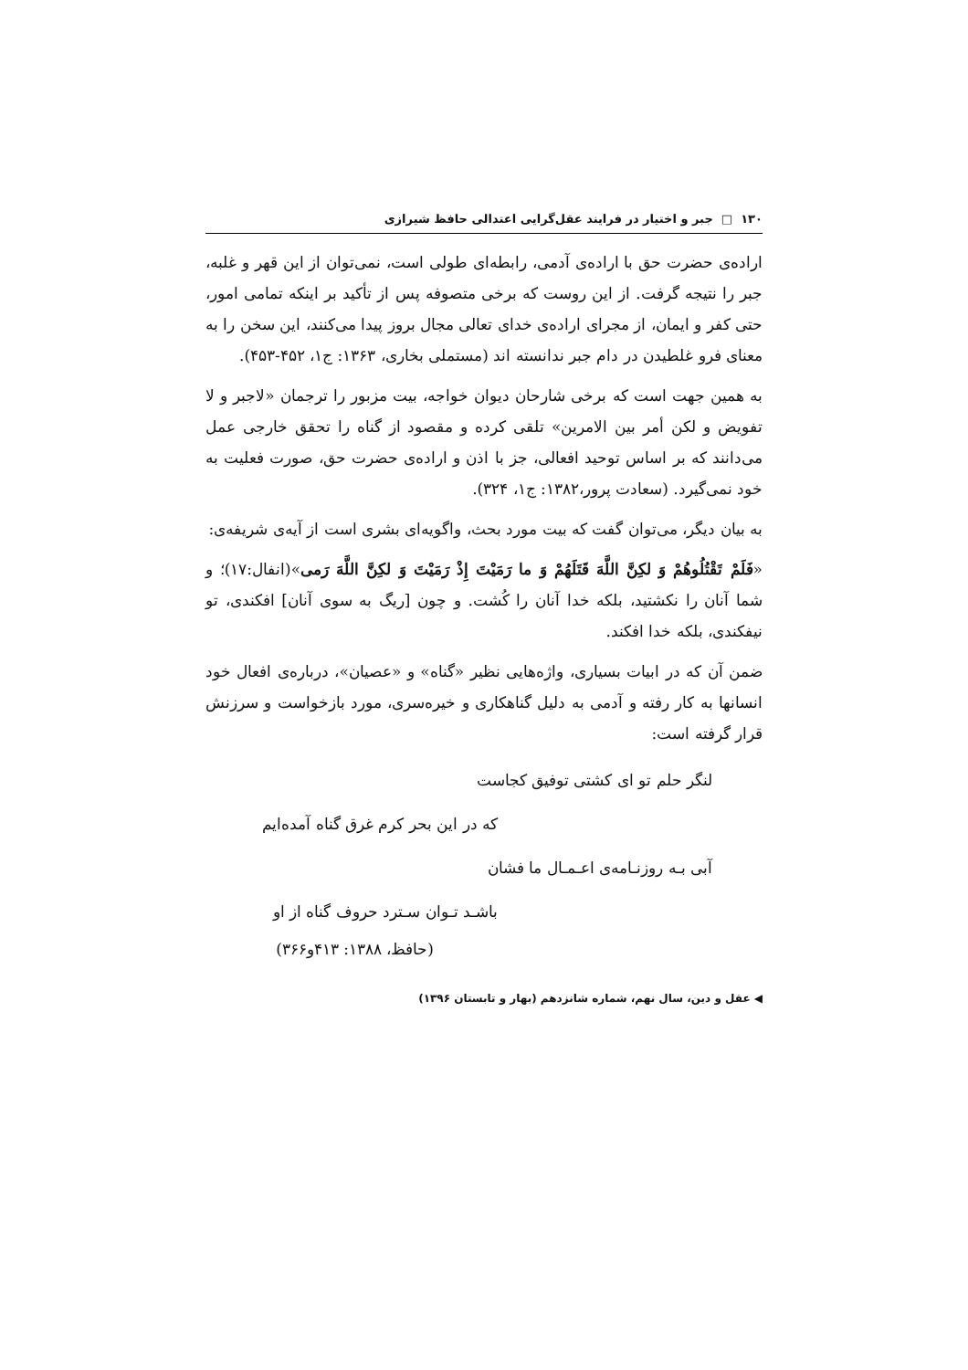۱۳۰ □ جبر و اختیار در فرایند عقل‌گرایی اعتدالی حافظ شیرازی
اراده‌ی حضرت حق با اراده‌ی آدمی، رابطه‌ای طولی است، نمی‌توان از این قهر و غلبه، جبر را نتیجه گرفت. از این روست که برخی متصوفه پس از تأکید بر اینکه تمامی امور، حتی کفر و ایمان، از مجرای اراده‌ی خدای تعالی مجال بروز پیدا می‌کنند، این سخن را به معنای فرو غلطیدن در دام جبر ندانسته اند (مستملی بخاری، ۱۳۶۳: ج۱، ۴۵۲-۴۵۳).
به همین جهت است که برخی شارحان دیوان خواجه، بیت مزبور را ترجمان «لاجبر و لا تفویض و لکن أمر بین الامرین» تلقی کرده و مقصود از گناه را تحقق خارجی عمل می‌دانند که بر اساس توحید افعالی، جز با اذن و اراده‌ی حضرت حق، صورت فعلیت به خود نمی‌گیرد. (سعادت پرور،۱۳۸۲: ج۱، ۳۲۴).
به بیان دیگر، می‌توان گفت که بیت مورد بحث، واگویه‌ای بشری است از آیه‌ی شریفه‌ی:
«فَلَمْ تَقْتُلُوهُمْ وَ لكِنَّ اللَّهَ قَتَلَهُمْ وَ ما رَمَيْتَ إِذْ رَمَيْتَ وَ لكِنَّ اللَّهَ رَمى»(انفال:۱۷)؛ و شما آنان را نکشتید، بلکه خدا آنان را کُشت. و چون [ریگ به سوی آنان] افکندی، تو نیفکندی، بلکه خدا افکند.
ضمن آن که در ابیات بسیاری، واژه‌هایی نظیر «گناه» و «عصیان»، درباره‌ی افعال خود انسانها به کار رفته و آدمی به دلیل گناهکاری و خیره‌سری، مورد بازخواست و سرزنش قرار گرفته است:
لنگر حلم تو ای کشتی توفیق کجاست
که در این بحر کرم غرق گناه آمده‌ایم
آبی بـه روزنـامه‌ی اعـمـال ما فشان
باشـد تـوان سـترد حروف گناه از او
(حافظ، ۱۳۸۸: ۴۱۳و۳۶۶)
◀ عقل و دین، سال نهم، شماره شانزدهم (بهار و تابستان ۱۳۹۶)